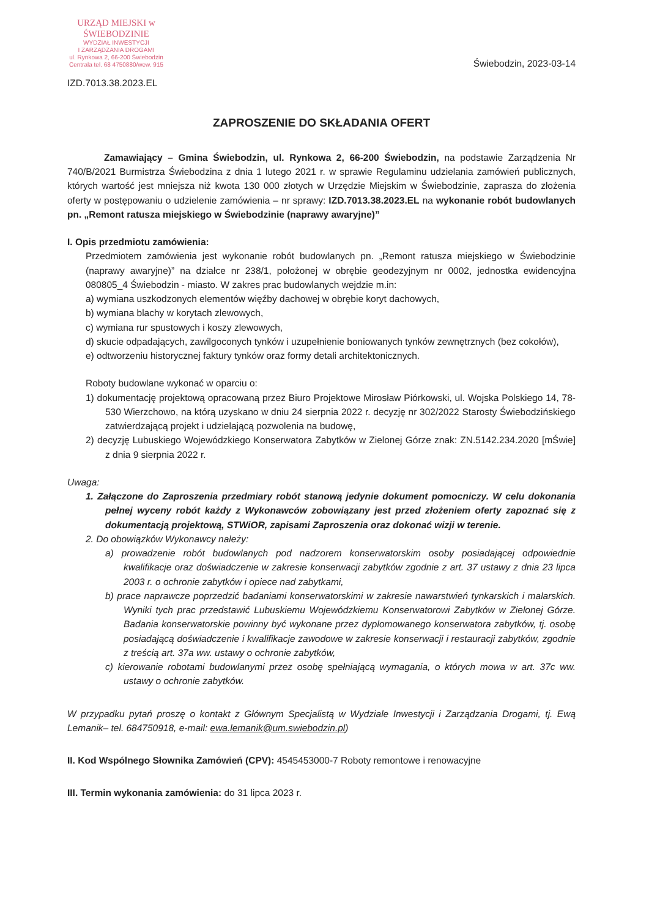URZĄD MIEJSKI w ŚWIEBODZINIE
WYDZIAŁ INWESTYCJI
I ZARZĄDZANIA DROGAMI
ul. Rynkowa 2, 66-200 Świebodzin
Centrala tel. 68 4750880/wew. 915
IZD.7013.38.2023.EL
Świebodzin, 2023-03-14
ZAPROSZENIE DO SKŁADANIA OFERT
Zamawiający – Gmina Świebodzin, ul. Rynkowa 2, 66-200 Świebodzin, na podstawie Zarządzenia Nr 740/B/2021 Burmistrza Świebodzina z dnia 1 lutego 2021 r. w sprawie Regulaminu udzielania zamówień publicznych, których wartość jest mniejsza niż kwota 130 000 złotych w Urzędzie Miejskim w Świebodzinie, zaprasza do złożenia oferty w postępowaniu o udzielenie zamówienia – nr sprawy: IZD.7013.38.2023.EL na wykonanie robót budowlanych pn. „Remont ratusza miejskiego w Świebodzinie (naprawy awaryjne)”
I. Opis przedmiotu zamówienia:
Przedmiotem zamówienia jest wykonanie robót budowlanych pn. „Remont ratusza miejskiego w Świebodzinie (naprawy awaryjne)” na działce nr 238/1, położonej w obrębie geodezyjnym nr 0002, jednostka ewidencyjna 080805_4 Świebodzin - miasto. W zakres prac budowlanych wejdzie m.in:
a) wymiana uszkodzonych elementów więźby dachowej w obrębie koryt dachowych,
b) wymiana blachy w korytach zlewowych,
c) wymiana rur spustowych i koszy zlewowych,
d) skucie odpadających, zawilgoconych tynków i uzupełnienie boniowanych tynków zewnętrznych (bez cokołów),
e) odtworzeniu historycznej faktury tynków oraz formy detali architektonicznych.
Roboty budowlane wykonać w oparciu o:
1) dokumentację projektową opracowaną przez Biuro Projektowe Mirosław Piórkowski, ul. Wojska Polskiego 14, 78-530 Wierzchowo, na którą uzyskano w dniu 24 sierpnia 2022 r. decyzję nr 302/2022 Starosty Świebodzińskiego zatwierdzającą projekt i udzielającą pozwolenia na budowę,
2) decyzję Lubuskiego Wojewódzkiego Konserwatora Zabytków w Zielonej Górze znak: ZN.5142.234.2020 [mŚwie] z dnia 9 sierpnia 2022 r.
Uwaga:
1. Załączone do Zaproszenia przedmiary robót stanową jedynie dokument pomocniczy. W celu dokonania pełnej wyceny robót każdy z Wykonawców zobowiązany jest przed złożeniem oferty zapoznać się z dokumentacją projektową, STWiOR, zapisami Zaproszenia oraz dokonać wizji w terenie.
2. Do obowiązków Wykonawcy należy:
a) prowadzenie robót budowlanych pod nadzorem konserwatorskim osoby posiadającej odpowiednie kwalifikacje oraz doświadczenie w zakresie konserwacji zabytków zgodnie z art. 37 ustawy z dnia 23 lipca 2003 r. o ochronie zabytków i opiece nad zabytkami,
b) prace naprawcze poprzedzić badaniami konserwatorskimi w zakresie nawarstwień tynkarskich i malarskich. Wyniki tych prac przedstawić Lubuskiemu Wojewódzkiemu Konserwatorowi Zabytków w Zielonej Górze. Badania konserwatorskie powinny być wykonane przez dyplomowanego konserwatora zabytków, tj. osobę posiadającą doświadczenie i kwalifikacje zawodowe w zakresie konserwacji i restauracji zabytków, zgodnie z treścią art. 37a ww. ustawy o ochronie zabytków,
c) kierowanie robotami budowlanymi przez osobę spełniającą wymagania, o których mowa w art. 37c ww. ustawy o ochronie zabytków.
W przypadku pytań proszę o kontakt z Głównym Specjalistą w Wydziale Inwestycji i Zarządzania Drogami, tj. Ewą Lemanik– tel. 684750918, e-mail: ewa.lemanik@um.swiebodzin.pl)
II. Kod Wspólnego Słownika Zamówień (CPV): 4545453000-7 Roboty remontowe i renowacyjne
III. Termin wykonania zamówienia: do 31 lipca 2023 r.